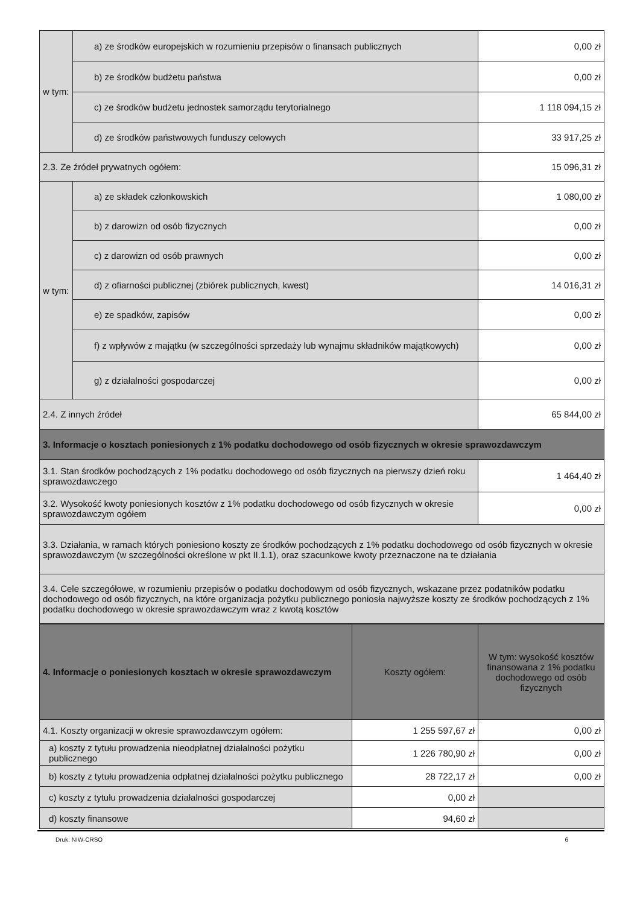| w tym: | a) ze środków europejskich w rozumieniu przepisów o finansach publicznych | 0,00 zł |
| | b) ze środków budżetu państwa | 0,00 zł |
| | c) ze środków budżetu jednostek samorządu terytorialnego | 1 118 094,15 zł |
| | d) ze środków państwowych funduszy celowych | 33 917,25 zł |
| 2.3. Ze źródeł prywatnych ogółem: | | 15 096,31 zł |
| w tym: | a) ze składek członkowskich | 1 080,00 zł |
| | b) z darowizn od osób fizycznych | 0,00 zł |
| | c) z darowizn od osób prawnych | 0,00 zł |
| | d) z ofiarności publicznej (zbiórek publicznych, kwest) | 14 016,31 zł |
| | e) ze spadków, zapisów | 0,00 zł |
| | f) z wpływów z majątku (w szczególności sprzedaży lub wynajmu składników majątkowych) | 0,00 zł |
| | g) z działalności gospodarczej | 0,00 zł |
| 2.4. Z innych źródeł | | 65 844,00 zł |
| 3. Informacje o kosztach poniesionych z 1% podatku dochodowego od osób fizycznych w okresie sprawozdawczym | | |
| 3.1. Stan środków pochodzących z 1% podatku dochodowego od osób fizycznych na pierwszy dzień roku sprawozdawczego | | 1 464,40 zł |
| 3.2. Wysokość kwoty poniesionych kosztów z 1% podatku dochodowego od osób fizycznych w okresie sprawozdawczym ogółem | | 0,00 zł |
| 3.3. Działania, w ramach których poniesiono koszty ze środków pochodzących z 1% podatku dochodowego od osób fizycznych w okresie sprawozdawczym (w szczególności określone w pkt II.1.1), oraz szacunkowe kwoty przeznaczone na te działania | | |
| 3.4. Cele szczegółowe, w rozumieniu przepisów o podatku dochodowym od osób fizycznych, wskazane przez podatników podatku dochodowego od osób fizycznych, na które organizacja pożytku publicznego poniosła najwyższe koszty ze środków pochodzących z 1% podatku dochodowego w okresie sprawozdawczym wraz z kwotą kosztów | | |
| 4. Informacje o poniesionych kosztach w okresie sprawozdawczym | Koszty ogółem: | W tym: wysokość kosztów finansowana z 1% podatku dochodowego od osób fizycznych |
| --- | --- | --- |
| 4.1. Koszty organizacji w okresie sprawozdawczym ogółem: | 1 255 597,67 zł | 0,00 zł |
| a) koszty z tytułu prowadzenia nieodpłatnej działalności pożytku publicznego | 1 226 780,90 zł | 0,00 zł |
| b) koszty z tytułu prowadzenia odpłatnej działalności pożytku publicznego | 28 722,17 zł | 0,00 zł |
| c) koszty z tytułu prowadzenia działalności gospodarczej | 0,00 zł | |
| d) koszty finansowe | 94,60 zł | |
Druk: NIW-CRSO 6